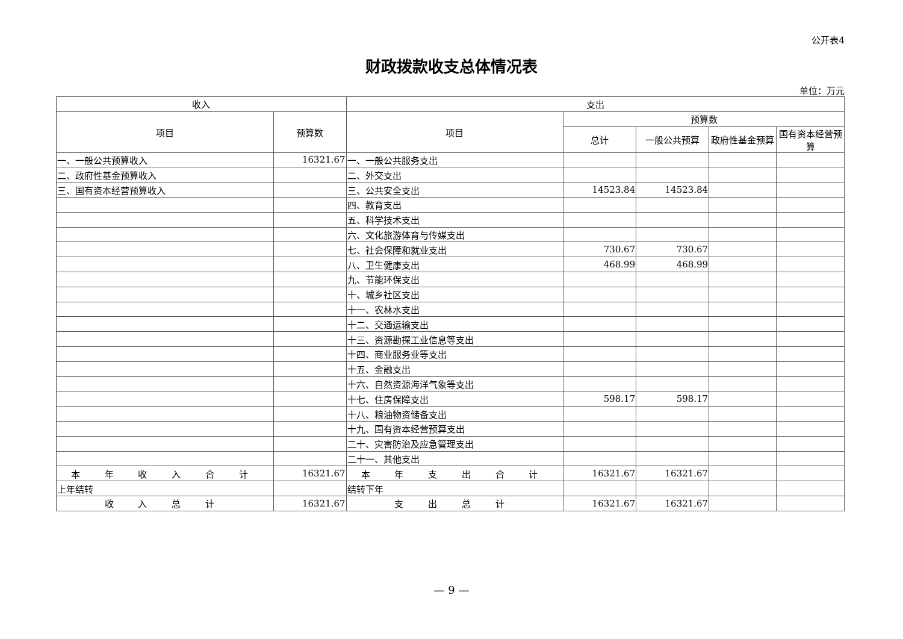公开表4
财政拨款收支总体情况表
单位：万元
| 收入 | | 支出 | | | | |
| --- | --- | --- | --- | --- | --- | --- |
| 项目 | 预算数 | 项目 | 预算数 | | | |
| | | | 总计 | 一般公共预算 | 政府性基金预算 | 国有资本经营预算 |
| 一、一般公共预算收入 | 16321.67 | 一、一般公共服务支出 | | | | |
| 二、政府性基金预算收入 | | 二、外交支出 | | | | |
| 三、国有资本经营预算收入 | | 三、公共安全支出 | 14523.84 | 14523.84 | | |
| | | 四、教育支出 | | | | |
| | | 五、科学技术支出 | | | | |
| | | 六、文化旅游体育与传媒支出 | | | | |
| | | 七、社会保障和就业支出 | 730.67 | 730.67 | | |
| | | 八、卫生健康支出 | 468.99 | 468.99 | | |
| | | 九、节能环保支出 | | | | |
| | | 十、城乡社区支出 | | | | |
| | | 十一、农林水支出 | | | | |
| | | 十二、交通运输支出 | | | | |
| | | 十三、资源勘探工业信息等支出 | | | | |
| | | 十四、商业服务业等支出 | | | | |
| | | 十五、金融支出 | | | | |
| | | 十六、自然资源海洋气象等支出 | | | | |
| | | 十七、住房保障支出 | 598.17 | 598.17 | | |
| | | 十八、粮油物资储备支出 | | | | |
| | | 十九、国有资本经营预算支出 | | | | |
| | | 二十、灾害防治及应急管理支出 | | | | |
| | | 二十一、其他支出 | | | | |
| 本 年 收 入 合 计 | 16321.67 | 本 年 支 出 合 计 | 16321.67 | 16321.67 | | |
| 上年结转 | | 结转下年 | | | | |
| 收 入 总 计 | 16321.67 | 支 出 总 计 | 16321.67 | 16321.67 | | |
— 9 —